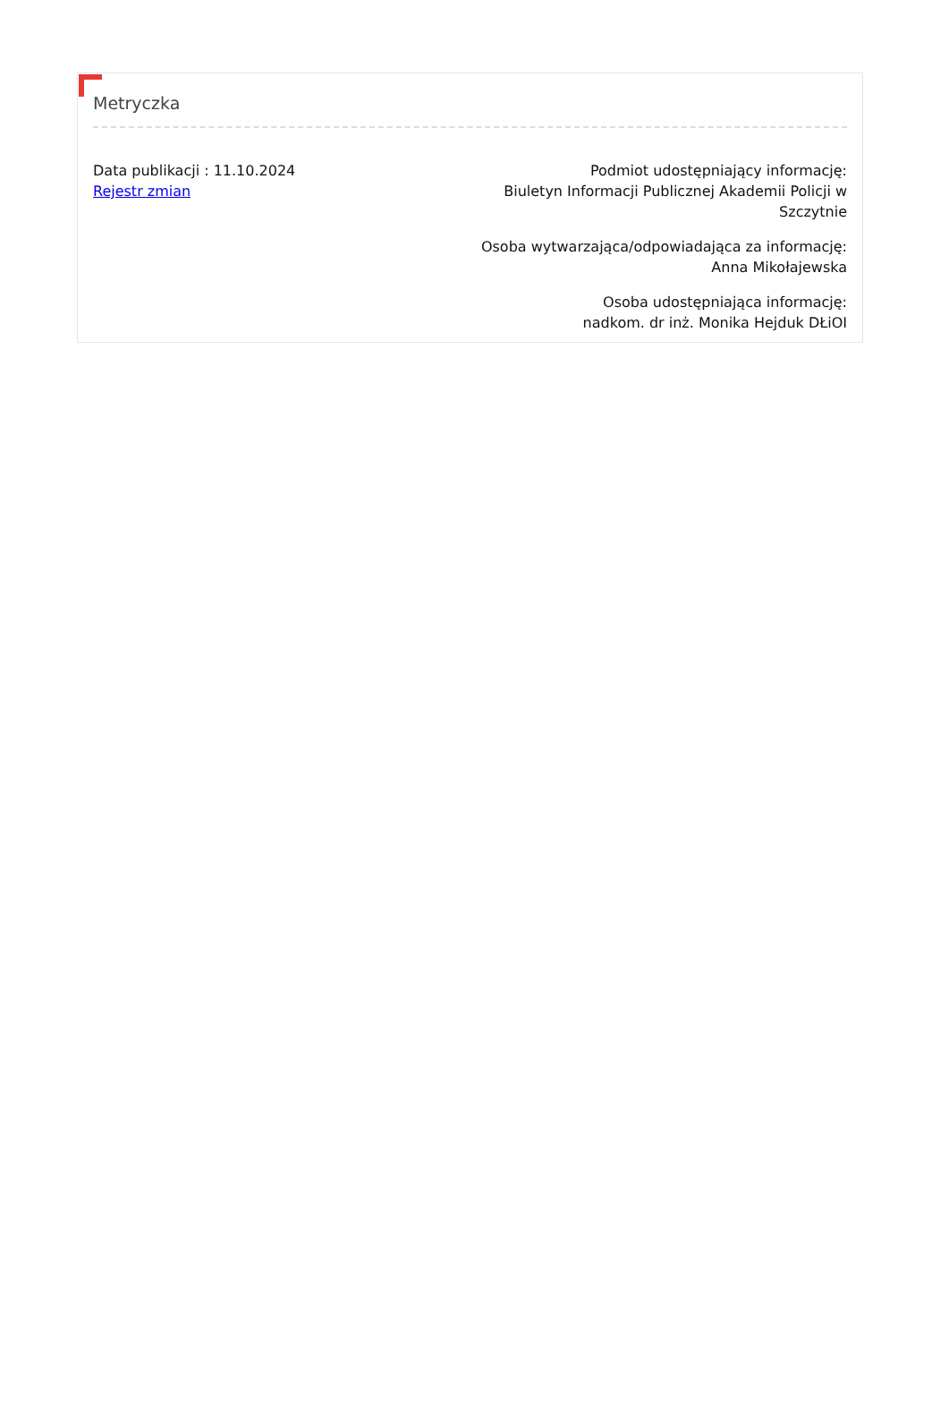Metryczka
Data publikacji : 11.10.2024
Rejestr zmian
Podmiot udostępniający informację:
Biuletyn Informacji Publicznej Akademii Policji w Szczytnie
Osoba wytwarzająca/odpowiadająca za informację:
Anna Mikołajewska
Osoba udostępniająca informację:
nadkom. dr inż. Monika Hejduk DŁiOI